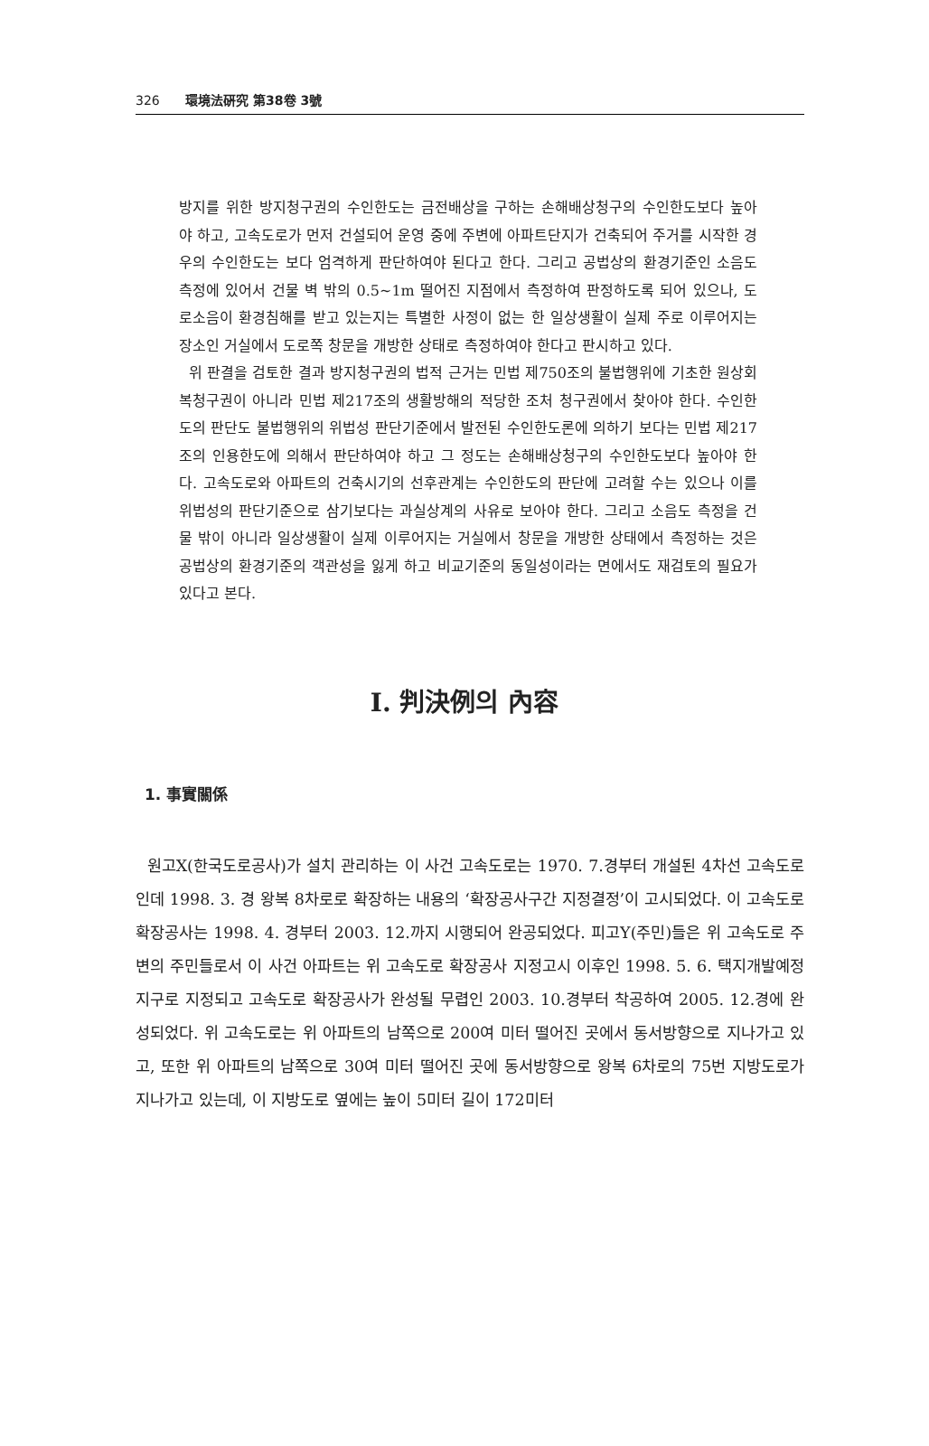326 環境法硏究 第38卷 3號
방지를 위한 방지청구권의 수인한도는 금전배상을 구하는 손해배상청구의 수인한도보다 높아야 하고, 고속도로가 먼저 건설되어 운영 중에 주변에 아파트단지가 건축되어 주거를 시작한 경우의 수인한도는 보다 엄격하게 판단하여야 된다고 한다. 그리고 공법상의 환경기준인 소음도 측정에 있어서 건물 벽 밖의 0.5~1m 떨어진 지점에서 측정하여 판정하도록 되어 있으나, 도로소음이 환경침해를 받고 있는지는 특별한 사정이 없는 한 일상생활이 실제 주로 이루어지는 장소인 거실에서 도로쪽 창문을 개방한 상태로 측정하여야 한다고 판시하고 있다.
위 판결을 검토한 결과 방지청구권의 법적 근거는 민법 제750조의 불법행위에 기초한 원상회복청구권이 아니라 민법 제217조의 생활방해의 적당한 조처 청구권에서 찾아야 한다. 수인한도의 판단도 불법행위의 위법성 판단기준에서 발전된 수인한도론에 의하기 보다는 민법 제217조의 인용한도에 의해서 판단하여야 하고 그 정도는 손해배상청구의 수인한도보다 높아야 한다. 고속도로와 아파트의 건축시기의 선후관계는 수인한도의 판단에 고려할 수는 있으나 이를 위법성의 판단기준으로 삼기보다는 과실상계의 사유로 보아야 한다. 그리고 소음도 측정을 건물 밖이 아니라 일상생활이 실제 이루어지는 거실에서 창문을 개방한 상태에서 측정하는 것은 공법상의 환경기준의 객관성을 잃게 하고 비교기준의 동일성이라는 면에서도 재검토의 필요가 있다고 본다.
Ⅰ. 判決例의 內容
1. 事實關係
원고X(한국도로공사)가 설치 관리하는 이 사건 고속도로는 1970. 7.경부터 개설된 4차선 고속도로인데 1998. 3. 경 왕복 8차로로 확장하는 내용의 ‘확장공사구간 지정결정’이 고시되었다. 이 고속도로 확장공사는 1998. 4. 경부터 2003. 12.까지 시행되어 완공되었다. 피고Y(주민)들은 위 고속도로 주변의 주민들로서 이 사건 아파트는 위 고속도로 확장공사 지정고시 이후인 1998. 5. 6. 택지개발예정지구로 지정되고 고속도로 확장공사가 완성될 무렵인 2003. 10.경부터 착공하여 2005. 12.경에 완성되었다. 위 고속도로는 위 아파트의 남쪽으로 200여 미터 떨어진 곳에서 동서방향으로 지나가고 있고, 또한 위 아파트의 남쪽으로 30여 미터 떨어진 곳에 동서방향으로 왕복 6차로의 75번 지방도로가 지나가고 있는데, 이 지방도로 옆에는 높이 5미터 길이 172미터